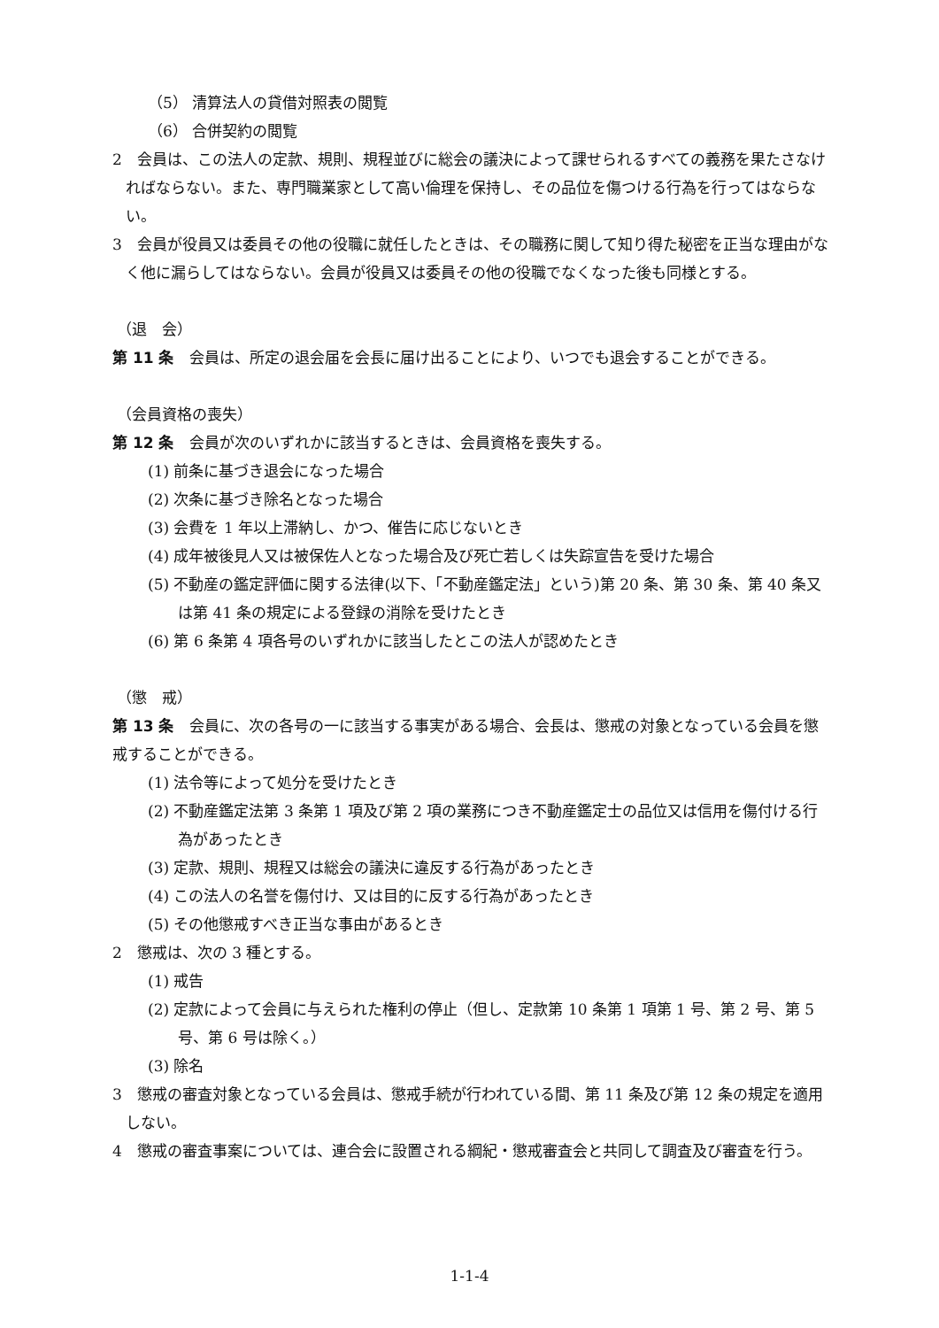（5） 清算法人の貸借対照表の閲覧
（6） 合併契約の閲覧
2　会員は、この法人の定款、規則、規程並びに総会の議決によって課せられるすべての義務を果たさなければならない。また、専門職業家として高い倫理を保持し、その品位を傷つける行為を行ってはならない。
3　会員が役員又は委員その他の役職に就任したときは、その職務に関して知り得た秘密を正当な理由がなく他に漏らしてはならない。会員が役員又は委員その他の役職でなくなった後も同様とする。
（退　会）
第 11 条　会員は、所定の退会届を会長に届け出ることにより、いつでも退会することができる。
（会員資格の喪失）
第 12 条　会員が次のいずれかに該当するときは、会員資格を喪失する。
(1) 前条に基づき退会になった場合
(2) 次条に基づき除名となった場合
(3) 会費を 1 年以上滞納し、かつ、催告に応じないとき
(4) 成年被後見人又は被保佐人となった場合及び死亡若しくは失踪宣告を受けた場合
(5) 不動産の鑑定評価に関する法律(以下、「不動産鑑定法」という)第 20 条、第 30 条、第 40 条又は第 41 条の規定による登録の消除を受けたとき
(6) 第 6 条第 4 項各号のいずれかに該当したとこの法人が認めたとき
（懲　戒）
第 13 条　会員に、次の各号の一に該当する事実がある場合、会長は、懲戒の対象となっている会員を懲戒することができる。
(1) 法令等によって処分を受けたとき
(2) 不動産鑑定法第 3 条第 1 項及び第 2 項の業務につき不動産鑑定士の品位又は信用を傷付ける行為があったとき
(3) 定款、規則、規程又は総会の議決に違反する行為があったとき
(4) この法人の名誉を傷付け、又は目的に反する行為があったとき
(5) その他懲戒すべき正当な事由があるとき
2　懲戒は、次の 3 種とする。
(1) 戒告
(2) 定款によって会員に与えられた権利の停止（但し、定款第 10 条第 1 項第 1 号、第 2 号、第 5 号、第 6 号は除く。）
(3) 除名
3　懲戒の審査対象となっている会員は、懲戒手続が行われている間、第 11 条及び第 12 条の規定を適用しない。
4　懲戒の審査事案については、連合会に設置される綱紀・懲戒審査会と共同して調査及び審査を行う。
1-1-4